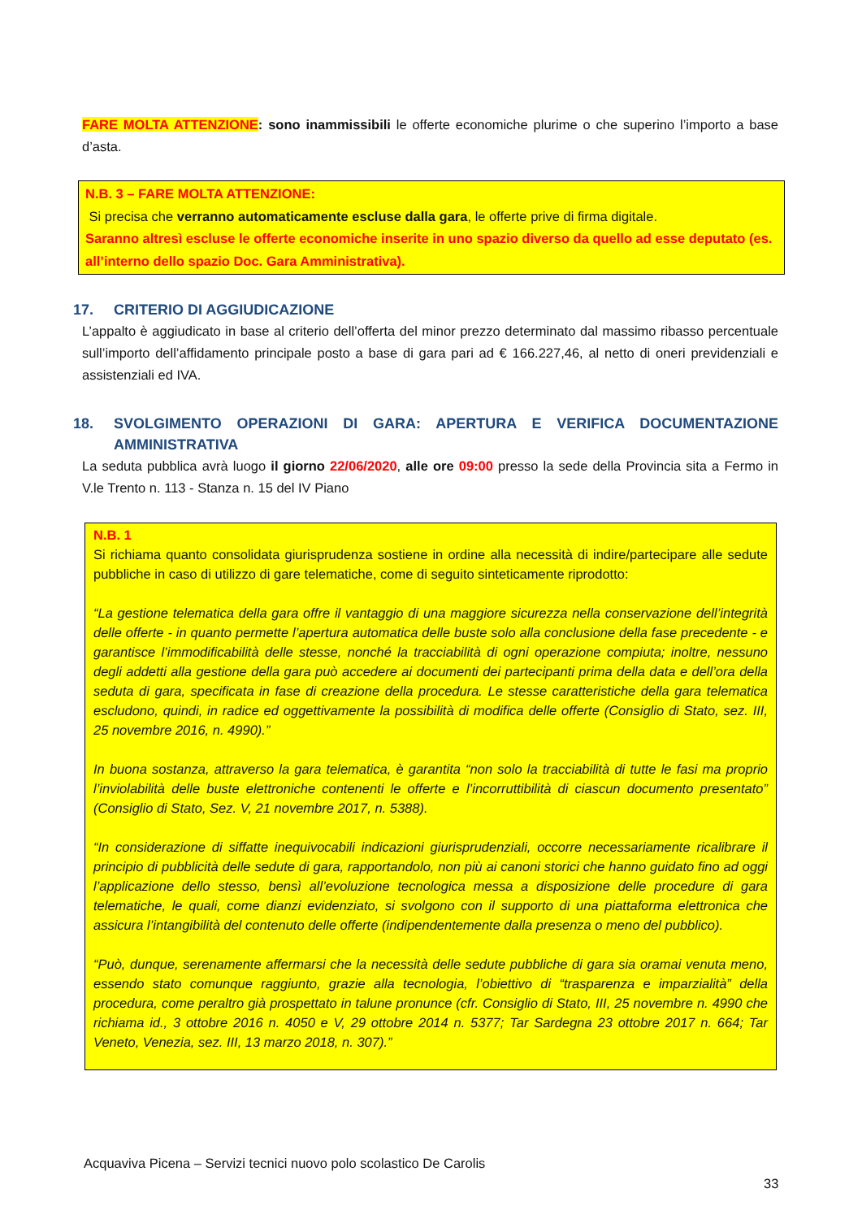FARE MOLTA ATTENZIONE: sono inammissibili le offerte economiche plurime o che superino l’importo a base d’asta.
N.B. 3 – FARE MOLTA ATTENZIONE:
Si precisa che verranno automaticamente escluse dalla gara, le offerte prive di firma digitale.
Saranno altresì escluse le offerte economiche inserite in uno spazio diverso da quello ad esse deputato (es. all’interno dello spazio Doc. Gara Amministrativa).
17. CRITERIO DI AGGIUDICAZIONE
L’appalto è aggiudicato in base al criterio dell’offerta del minor prezzo determinato dal massimo ribasso percentuale sull’importo dell’affidamento principale posto a base di gara pari ad € 166.227,46, al netto di oneri previdenziali e assistenziali ed IVA.
18. SVOLGIMENTO OPERAZIONI DI GARA: APERTURA E VERIFICA DOCUMENTAZIONE AMMINISTRATIVA
La seduta pubblica avrà luogo il giorno 22/06/2020, alle ore 09:00 presso la sede della Provincia sita a Fermo in V.le Trento n. 113 - Stanza n. 15 del IV Piano
N.B. 1
Si richiama quanto consolidata giurisprudenza sostiene in ordine alla necessità di indire/partecipare alle sedute pubbliche in caso di utilizzo di gare telematiche, come di seguito sinteticamente riprodotto:
“La gestione telematica della gara offre il vantaggio di una maggiore sicurezza nella conservazione dell’integrità delle offerte - in quanto permette l’apertura automatica delle buste solo alla conclusione della fase precedente - e garantisce l’immodificabilità delle stesse, nonché la tracciabilità di ogni operazione compiuta; inoltre, nessuno degli addetti alla gestione della gara può accedere ai documenti dei partecipanti prima della data e dell’ora della seduta di gara, specificata in fase di creazione della procedura. Le stesse caratteristiche della gara telematica escludono, quindi, in radice ed oggettivamente la possibilità di modifica delle offerte (Consiglio di Stato, sez. III, 25 novembre 2016, n. 4990).”
In buona sostanza, attraverso la gara telematica, è garantita “non solo la tracciabilità di tutte le fasi ma proprio l’inviolabilità delle buste elettroniche contenenti le offerte e l’incorruttibilità di ciascun documento presentato” (Consiglio di Stato, Sez. V, 21 novembre 2017, n. 5388).
“In considerazione di siffatte inequivocabili indicazioni giurisprudenziali, occorre necessariamente ricalibrare il principio di pubblicità delle sedute di gara, rapportandolo, non più ai canoni storici che hanno guidato fino ad oggi l’applicazione dello stesso, bensì all’evoluzione tecnologica messa a disposizione delle procedure di gara telematiche, le quali, come dianzi evidenziato, si svolgono con il supporto di una piattaforma elettronica che assicura l’intangibilità del contenuto delle offerte (indipendentemente dalla presenza o meno del pubblico).
“Può, dunque, serenamente affermarsi che la necessità delle sedute pubbliche di gara sia oramai venuta meno, essendo stato comunque raggiunto, grazie alla tecnologia, l’obiettivo di “trasparenza e imparzialità” della procedura, come peraltro già prospettato in talune pronunce (cfr. Consiglio di Stato, III, 25 novembre n. 4990 che richiama id., 3 ottobre 2016 n. 4050 e V, 29 ottobre 2014 n. 5377; Tar Sardegna 23 ottobre 2017 n. 664; Tar Veneto, Venezia, sez. III, 13 marzo 2018, n. 307).”
Acquaviva Picena – Servizi tecnici nuovo polo scolastico De Carolis
33